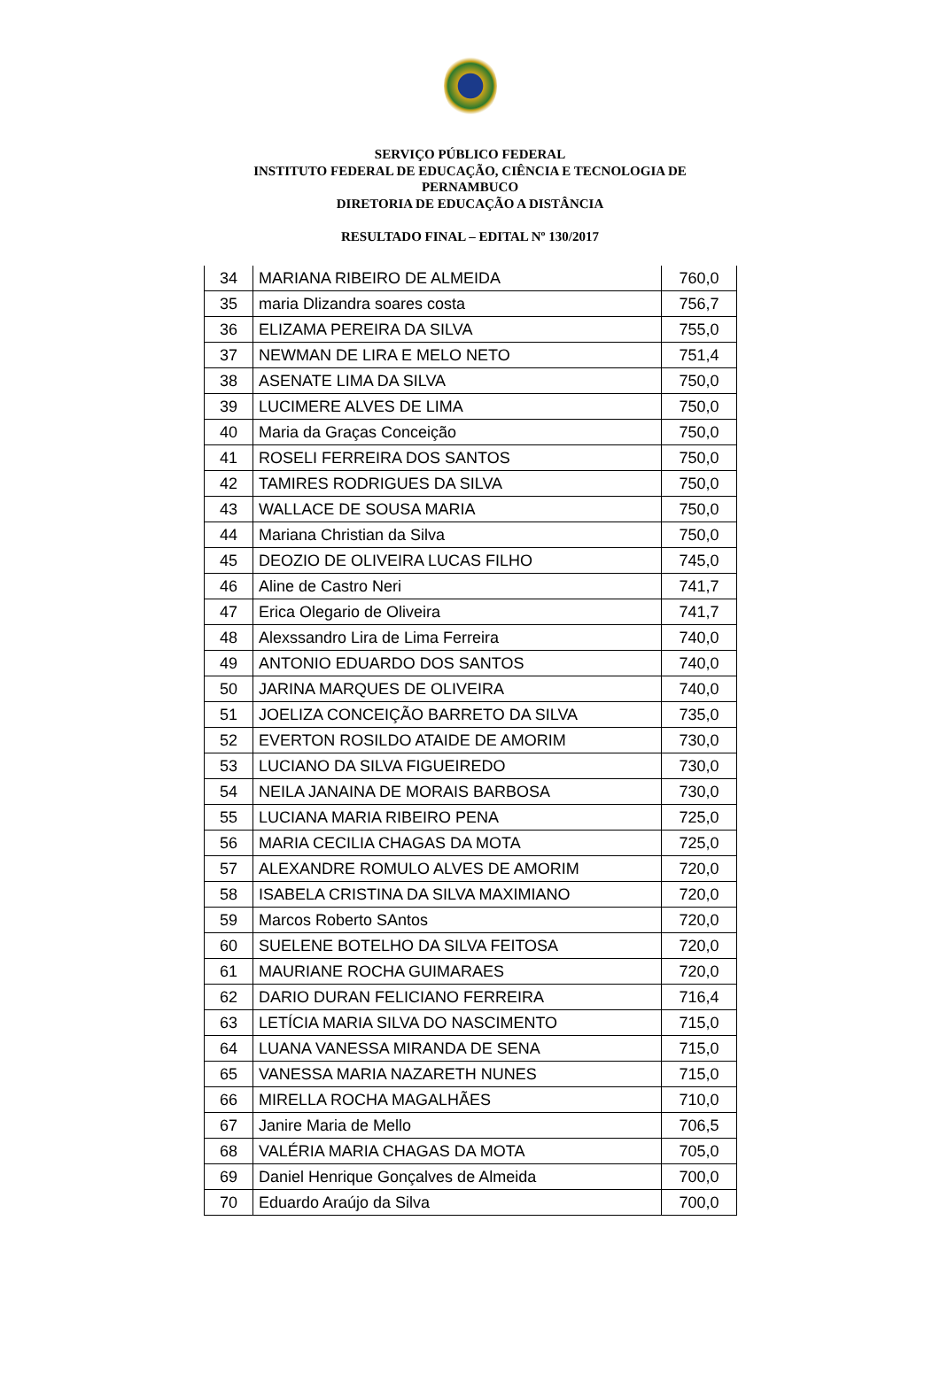SERVIÇO PÚBLICO FEDERAL
INSTITUTO FEDERAL DE EDUCAÇÃO, CIÊNCIA E TECNOLOGIA DE
PERNAMBUCO
DIRETORIA DE EDUCAÇÃO A DISTÂNCIA
RESULTADO FINAL – EDITAL Nº 130/2017
| 34 | MARIANA RIBEIRO DE ALMEIDA | 760,0 |
| 35 | maria Dlizandra soares costa | 756,7 |
| 36 | ELIZAMA PEREIRA DA SILVA | 755,0 |
| 37 | NEWMAN DE LIRA E MELO NETO | 751,4 |
| 38 | ASENATE LIMA DA SILVA | 750,0 |
| 39 | LUCIMERE ALVES DE LIMA | 750,0 |
| 40 | Maria da Graças Conceição | 750,0 |
| 41 | ROSELI FERREIRA DOS SANTOS | 750,0 |
| 42 | TAMIRES RODRIGUES DA SILVA | 750,0 |
| 43 | WALLACE DE SOUSA MARIA | 750,0 |
| 44 | Mariana Christian da Silva | 750,0 |
| 45 | DEOZIO DE OLIVEIRA LUCAS FILHO | 745,0 |
| 46 | Aline de Castro Neri | 741,7 |
| 47 | Erica Olegario de Oliveira | 741,7 |
| 48 | Alexssandro Lira de Lima Ferreira | 740,0 |
| 49 | ANTONIO EDUARDO DOS SANTOS | 740,0 |
| 50 | JARINA MARQUES DE OLIVEIRA | 740,0 |
| 51 | JOELIZA CONCEIÇÃO BARRETO DA SILVA | 735,0 |
| 52 | EVERTON ROSILDO ATAIDE DE AMORIM | 730,0 |
| 53 | LUCIANO DA SILVA FIGUEIREDO | 730,0 |
| 54 | NEILA JANAINA DE MORAIS BARBOSA | 730,0 |
| 55 | LUCIANA MARIA RIBEIRO PENA | 725,0 |
| 56 | MARIA CECILIA CHAGAS DA MOTA | 725,0 |
| 57 | ALEXANDRE ROMULO ALVES DE AMORIM | 720,0 |
| 58 | ISABELA CRISTINA DA SILVA MAXIMIANO | 720,0 |
| 59 | Marcos Roberto SAntos | 720,0 |
| 60 | SUELENE BOTELHO DA SILVA FEITOSA | 720,0 |
| 61 | MAURIANE ROCHA GUIMARAES | 720,0 |
| 62 | DARIO DURAN FELICIANO FERREIRA | 716,4 |
| 63 | LETÍCIA MARIA SILVA DO NASCIMENTO | 715,0 |
| 64 | LUANA VANESSA MIRANDA DE SENA | 715,0 |
| 65 | VANESSA MARIA NAZARETH NUNES | 715,0 |
| 66 | MIRELLA ROCHA MAGALHÃES | 710,0 |
| 67 | Janire Maria de Mello | 706,5 |
| 68 | VALÉRIA MARIA CHAGAS DA MOTA | 705,0 |
| 69 | Daniel Henrique Gonçalves de Almeida | 700,0 |
| 70 | Eduardo Araújo da Silva | 700,0 |